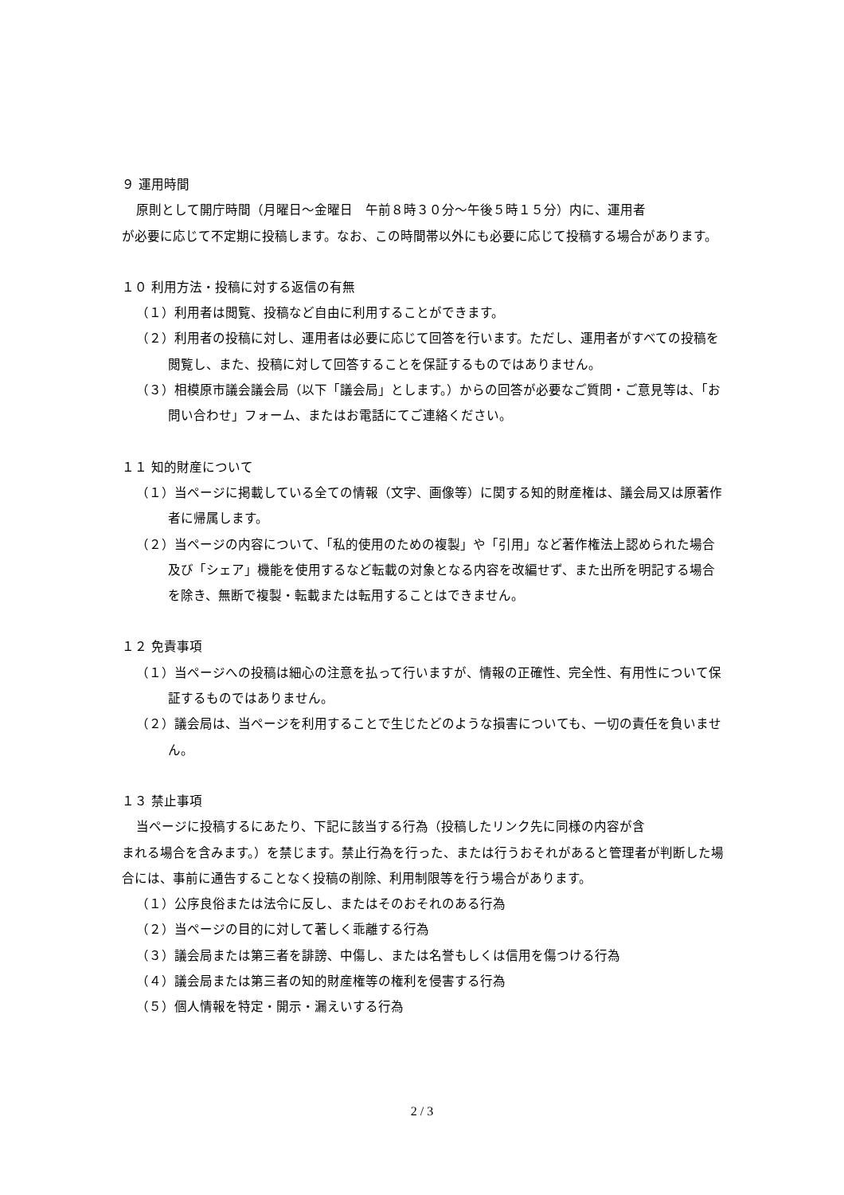９ 運用時間
原則として開庁時間（月曜日～金曜日　午前８時３０分～午後５時１５分）内に、運用者
が必要に応じて不定期に投稿します。なお、この時間帯以外にも必要に応じて投稿する場合があります。
１０ 利用方法・投稿に対する返信の有無
（１）利用者は閲覧、投稿など自由に利用することができます。
（２）利用者の投稿に対し、運用者は必要に応じて回答を行います。ただし、運用者がすべての投稿を閲覧し、また、投稿に対して回答することを保証するものではありません。
（３）相模原市議会議会局（以下「議会局」とします。）からの回答が必要なご質問・ご意見等は、「お問い合わせ」フォーム、またはお電話にてご連絡ください。
１１ 知的財産について
（１）当ページに掲載している全ての情報（文字、画像等）に関する知的財産権は、議会局又は原著作者に帰属します。
（２）当ページの内容について、「私的使用のための複製」や「引用」など著作権法上認められた場合及び「シェア」機能を使用するなど転載の対象となる内容を改編せず、また出所を明記する場合を除き、無断で複製・転載または転用することはできません。
１２ 免責事項
（１）当ページへの投稿は細心の注意を払って行いますが、情報の正確性、完全性、有用性について保証するものではありません。
（２）議会局は、当ページを利用することで生じたどのような損害についても、一切の責任を負いません。
１３ 禁止事項
当ページに投稿するにあたり、下記に該当する行為（投稿したリンク先に同様の内容が含
まれる場合を含みます。）を禁じます。禁止行為を行った、または行うおそれがあると管理者が判断した場合には、事前に通告することなく投稿の削除、利用制限等を行う場合があります。
（１）公序良俗または法令に反し、またはそのおそれのある行為
（２）当ページの目的に対して著しく乖離する行為
（３）議会局または第三者を誹謗、中傷し、または名誉もしくは信用を傷つける行為
（４）議会局または第三者の知的財産権等の権利を侵害する行為
（５）個人情報を特定・開示・漏えいする行為
2 / 3